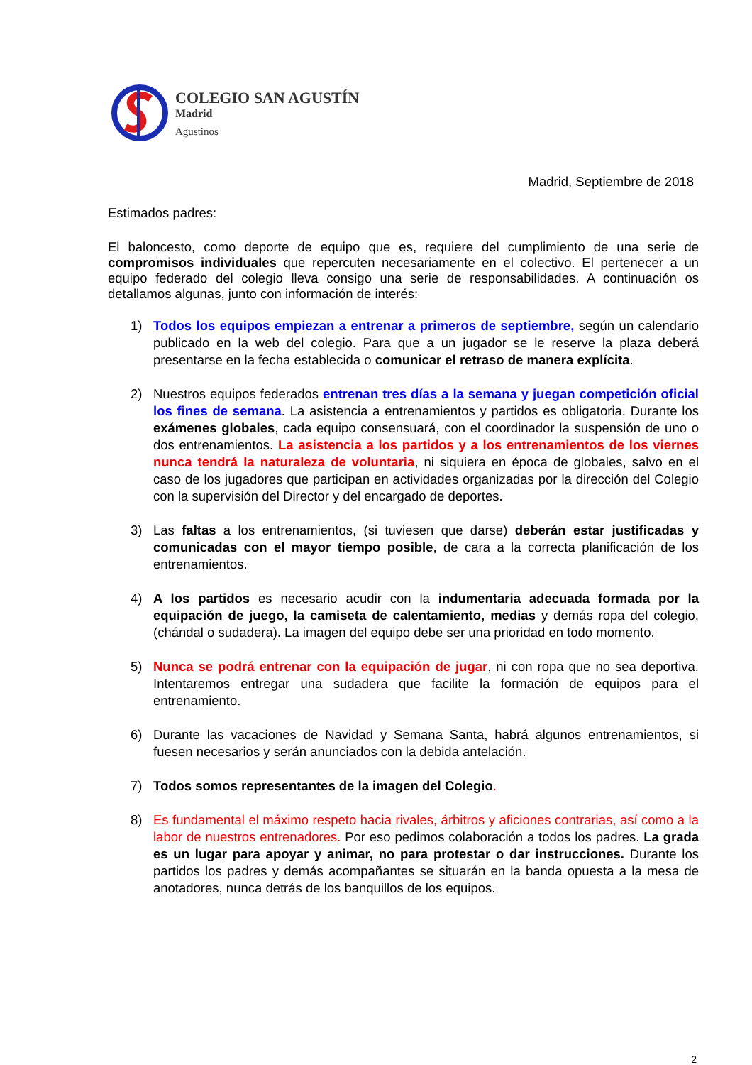COLEGIO SAN AGUSTÍN
Madrid
Agustinos
Madrid, Septiembre de 2018
Estimados padres:
El baloncesto, como deporte de equipo que es, requiere del cumplimiento de una serie de compromisos individuales que repercuten necesariamente en el colectivo. El pertenecer a un equipo federado del colegio lleva consigo una serie de responsabilidades. A continuación os detallamos algunas, junto con información de interés:
1) Todos los equipos empiezan a entrenar a primeros de septiembre, según un calendario publicado en la web del colegio. Para que a un jugador se le reserve la plaza deberá presentarse en la fecha establecida o comunicar el retraso de manera explícita.
2) Nuestros equipos federados entrenan tres días a la semana y juegan competición oficial los fines de semana. La asistencia a entrenamientos y partidos es obligatoria. Durante los exámenes globales, cada equipo consensuará, con el coordinador la suspensión de uno o dos entrenamientos. La asistencia a los partidos y a los entrenamientos de los viernes nunca tendrá la naturaleza de voluntaria, ni siquiera en época de globales, salvo en el caso de los jugadores que participan en actividades organizadas por la dirección del Colegio con la supervisión del Director y del encargado de deportes.
3) Las faltas a los entrenamientos, (si tuviesen que darse) deberán estar justificadas y comunicadas con el mayor tiempo posible, de cara a la correcta planificación de los entrenamientos.
4) A los partidos es necesario acudir con la indumentaria adecuada formada por la equipación de juego, la camiseta de calentamiento, medias y demás ropa del colegio, (chándal o sudadera). La imagen del equipo debe ser una prioridad en todo momento.
5) Nunca se podrá entrenar con la equipación de jugar, ni con ropa que no sea deportiva. Intentaremos entregar una sudadera que facilite la formación de equipos para el entrenamiento.
6) Durante las vacaciones de Navidad y Semana Santa, habrá algunos entrenamientos, si fuesen necesarios y serán anunciados con la debida antelación.
7) Todos somos representantes de la imagen del Colegio.
8) Es fundamental el máximo respeto hacia rivales, árbitros y aficiones contrarias, así como a la labor de nuestros entrenadores. Por eso pedimos colaboración a todos los padres. La grada es un lugar para apoyar y animar, no para protestar o dar instrucciones. Durante los partidos los padres y demás acompañantes se situarán en la banda opuesta a la mesa de anotadores, nunca detrás de los banquillos de los equipos.
2